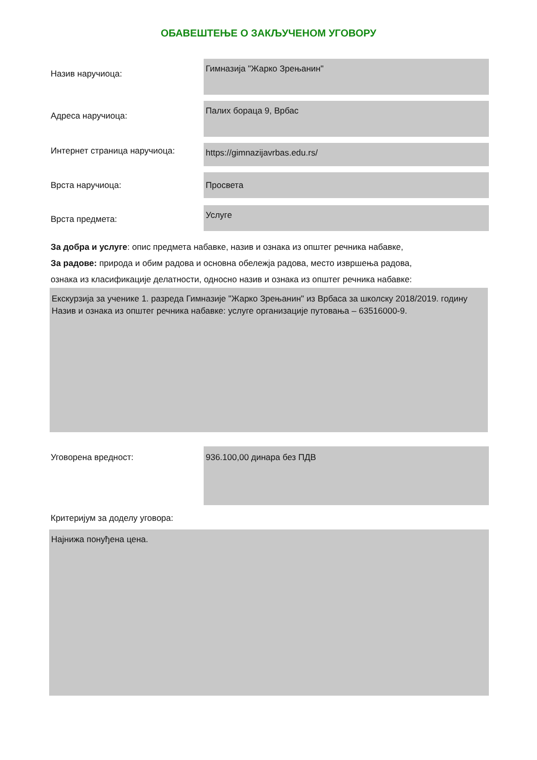ОБАВЕШТЕЊЕ О ЗАКЉУЧЕНОМ УГОВОРУ
Назив наручиоца:
Гимназија "Жарко Зрењанин"
Адреса наручиоца:
Палих бораца 9, Врбас
Интернет страница наручиоца:
https://gimnazijavrbas.edu.rs/
Врста наручиоца: Просвета
Врста предмета:
Услуге
За добра и услуге: опис предмета набавке, назив и ознака из општег речника набавке,
За радове: природа и обим радова и основна обележја радова, место извршења радова,
ознака из класификације делатности, односно назив и ознака из општег речника набавке:
Екскурзија за ученике 1. разреда Гимназије "Жарко Зрењанин" из Врбаса за школску 2018/2019. годину
Назив и ознака из општег речника набавке: услуге организације путовања – 63516000-9.
Уговорена вредност: 936.100,00 динара без ПДВ
Критеријум за доделу уговора:
Најнижа понуђена цена.